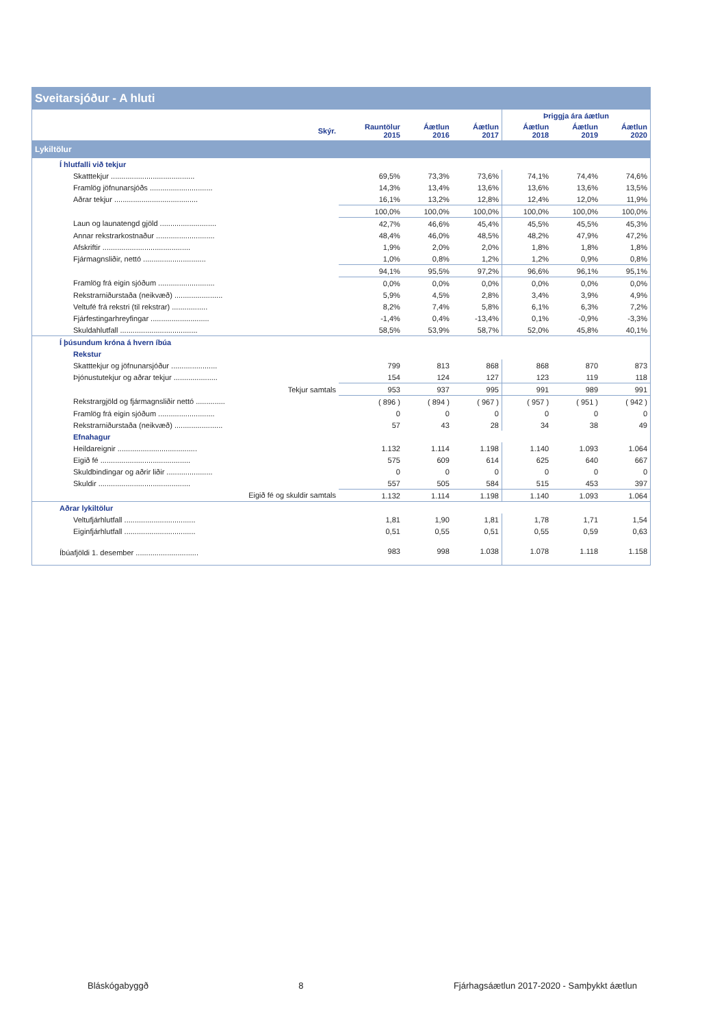Sveitarsjóður - A hluti
| | | | | Þriggja ára áætlun | | |
| --- | --- | --- | --- | --- | --- | --- |
| Skýr. | Rauntölur 2015 | Áætlun 2016 | Áætlun 2017 | Áætlun 2018 | Áætlun 2019 | Áætlun 2020 |
| Lykiltölur | | | | | | |
| Í hlutfalli við tekjur | | | | | | |
| Skatttekjur ........................................ | 69,5% | 73,3% | 73,6% | 74,1% | 74,4% | 74,6% |
| Framlög jöfnunarsjóðs .............................. | 14,3% | 13,4% | 13,6% | 13,6% | 13,6% | 13,5% |
| Aðrar tekjur ........................................ | 16,1% | 13,2% | 12,8% | 12,4% | 12,0% | 11,9% |
| | 100,0% | 100,0% | 100,0% | 100,0% | 100,0% | 100,0% |
| Laun og launatengd gjöld ........................... | 42,7% | 46,6% | 45,4% | 45,5% | 45,5% | 45,3% |
| Annar rekstrarkostnaður ............................ | 48,4% | 46,0% | 48,5% | 48,2% | 47,9% | 47,2% |
| Afskriftir .......................................... | 1,9% | 2,0% | 2,0% | 1,8% | 1,8% | 1,8% |
| Fjármagnsliðir, nettó .............................. | 1,0% | 0,8% | 1,2% | 1,2% | 0,9% | 0,8% |
| | 94,1% | 95,5% | 97,2% | 96,6% | 96,1% | 95,1% |
| Framlög frá eigin sjóðum ........................... | 0,0% | 0,0% | 0,0% | 0,0% | 0,0% | 0,0% |
| Rekstrarniðurstaða (neikvæð) ....................... | 5,9% | 4,5% | 2,8% | 3,4% | 3,9% | 4,9% |
| Veltufé frá rekstri (til rekstrar) ................. | 8,2% | 7,4% | 5,8% | 6,1% | 6,3% | 7,2% |
| Fjárfestingarhreyfingar ............................ | -1,4% | 0,4% | -13,4% | 0,1% | -0,9% | -3,3% |
| Skuldahlutfall ..................................... | 58,5% | 53,9% | 58,7% | 52,0% | 45,8% | 40,1% |
| Í þúsundum króna á hvern íbúa | | | | | | |
| Rekstur | | | | | | |
| Skatttekjur og jöfnunarsjóður ...................... | 799 | 813 | 868 | 868 | 870 | 873 |
| Þjónustutekjur og aðrar tekjur ..................... | 154 | 124 | 127 | 123 | 119 | 118 |
| Tekjur samtals | 953 | 937 | 995 | 991 | 989 | 991 |
| Rekstrargjöld og fjármagnsliðir nettó .............. | ( 896 ) | ( 894 ) | ( 967 ) | ( 957 ) | ( 951 ) | ( 942 ) |
| Framlög frá eigin sjóðum ........................... | 0 | 0 | 0 | 0 | 0 | 0 |
| Rekstrarniðurstaða (neikvæð) ....................... | 57 | 43 | 28 | 34 | 38 | 49 |
| Efnahagur | | | | | | |
| Heildareignir ...................................... | 1.132 | 1.114 | 1.198 | 1.140 | 1.093 | 1.064 |
| Eigið fé ........................................... | 575 | 609 | 614 | 625 | 640 | 667 |
| Skuldbindingar og aðrir liðir ...................... | 0 | 0 | 0 | 0 | 0 | 0 |
| Skuldir ............................................ | 557 | 505 | 584 | 515 | 453 | 397 |
| Eigið fé og skuldir samtals | 1.132 | 1.114 | 1.198 | 1.140 | 1.093 | 1.064 |
| Aðrar lykiltölur | | | | | | |
| Veltufjárhlutfall .................................. | 1,81 | 1,90 | 1,81 | 1,78 | 1,71 | 1,54 |
| Eiginfjárhlutfall .................................. | 0,51 | 0,55 | 0,51 | 0,55 | 0,59 | 0,63 |
| Íbúafjöldi 1. desember .............................. | 983 | 998 | 1.038 | 1.078 | 1.118 | 1.158 |
Bláskógabyggð 8 Fjárhagsáætlun 2017-2020 - Samþykkt áætlun